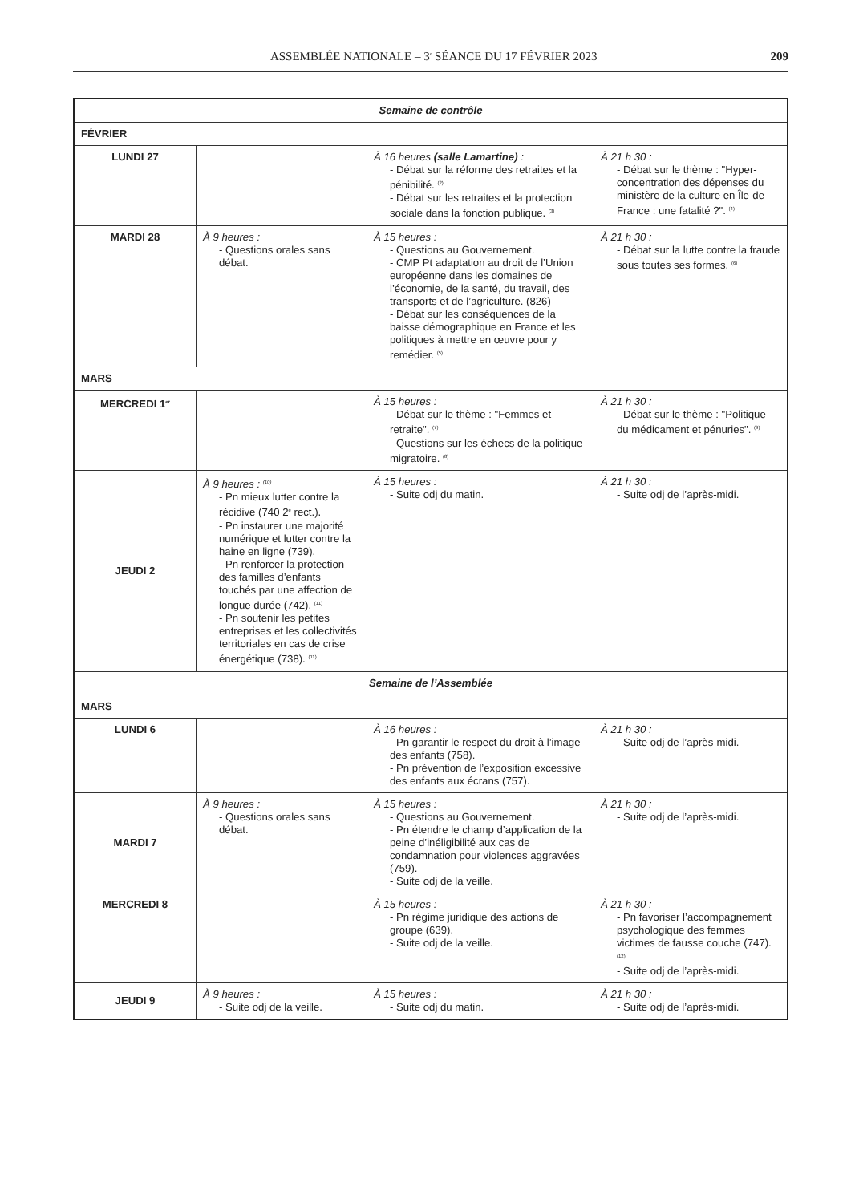ASSEMBLÉE NATIONALE – 3<sup>e</sup> SÉANCE DU 17 FÉVRIER 2023 209
| Semaine de contrôle | | | |
| FÉVRIER | | | |
| LUNDI 27 | | À 16 heures (salle Lamartine) : - Débat sur la réforme des retraites et la pénibilité. <sup>(2)</sup> - Débat sur les retraites et la protection sociale dans la fonction publique. <sup>(3)</sup> | À 21 h 30 : - Débat sur le thème : "Hyper-concentration des dépenses du ministère de la culture en Île-de-France : une fatalité ?". <sup>(4)</sup> |
| MARDI 28 | À 9 heures : - Questions orales sans débat. | À 15 heures : - Questions au Gouvernement. - CMP Pt adaptation au droit de l’Union européenne dans les domaines de l’économie, de la santé, du travail, des transports et de l’agriculture. (826) - Débat sur les conséquences de la baisse démographique en France et les politiques à mettre en œuvre pour y remédier. <sup>(5)</sup> | À 21 h 30 : - Débat sur la lutte contre la fraude sous toutes ses formes. <sup>(6)</sup> |
| MARS | | | |
| MERCREDI 1<sup>er</sup> | | À 15 heures : - Débat sur le thème : "Femmes et retraite". <sup>(7)</sup> - Questions sur les échecs de la politique migratoire. <sup>(8)</sup> | À 21 h 30 : - Débat sur le thème : "Politique du médicament et pénuries". <sup>(9)</sup> |
| JEUDI 2 | À 9 heures : <sup>(10)</sup> - Pn mieux lutter contre la récidive (740 2<sup>e</sup> rect.). - Pn instaurer une majorité numérique et lutter contre la haine en ligne (739). - Pn renforcer la protection des familles d’enfants touchés par une affection de longue durée (742). <sup>(11)</sup> - Pn soutenir les petites entreprises et les collectivités territoriales en cas de crise énergétique (738). <sup>(11)</sup> | À 15 heures : - Suite odj du matin. | À 21 h 30 : - Suite odj de l’après-midi. |
| Semaine de l’Assemblée | | | |
| MARS | | | |
| LUNDI 6 | | À 16 heures : - Pn garantir le respect du droit à l’image des enfants (758). - Pn prévention de l’exposition excessive des enfants aux écrans (757). | À 21 h 30 : - Suite odj de l’après-midi. |
| MARDI 7 | À 9 heures : - Questions orales sans débat. | À 15 heures : - Questions au Gouvernement. - Pn étendre le champ d’application de la peine d’inéligibilité aux cas de condamnation pour violences aggravées (759). - Suite odj de la veille. | À 21 h 30 : - Suite odj de l’après-midi. |
| MERCREDI 8 | | À 15 heures : - Pn régime juridique des actions de groupe (639). - Suite odj de la veille. | À 21 h 30 : - Pn favoriser l’accompagnement psychologique des femmes victimes de fausse couche (747). <sup>(12)</sup> - Suite odj de l’après-midi. |
| JEUDI 9 | À 9 heures : - Suite odj de la veille. | À 15 heures : - Suite odj du matin. | À 21 h 30 : - Suite odj de l’après-midi. |